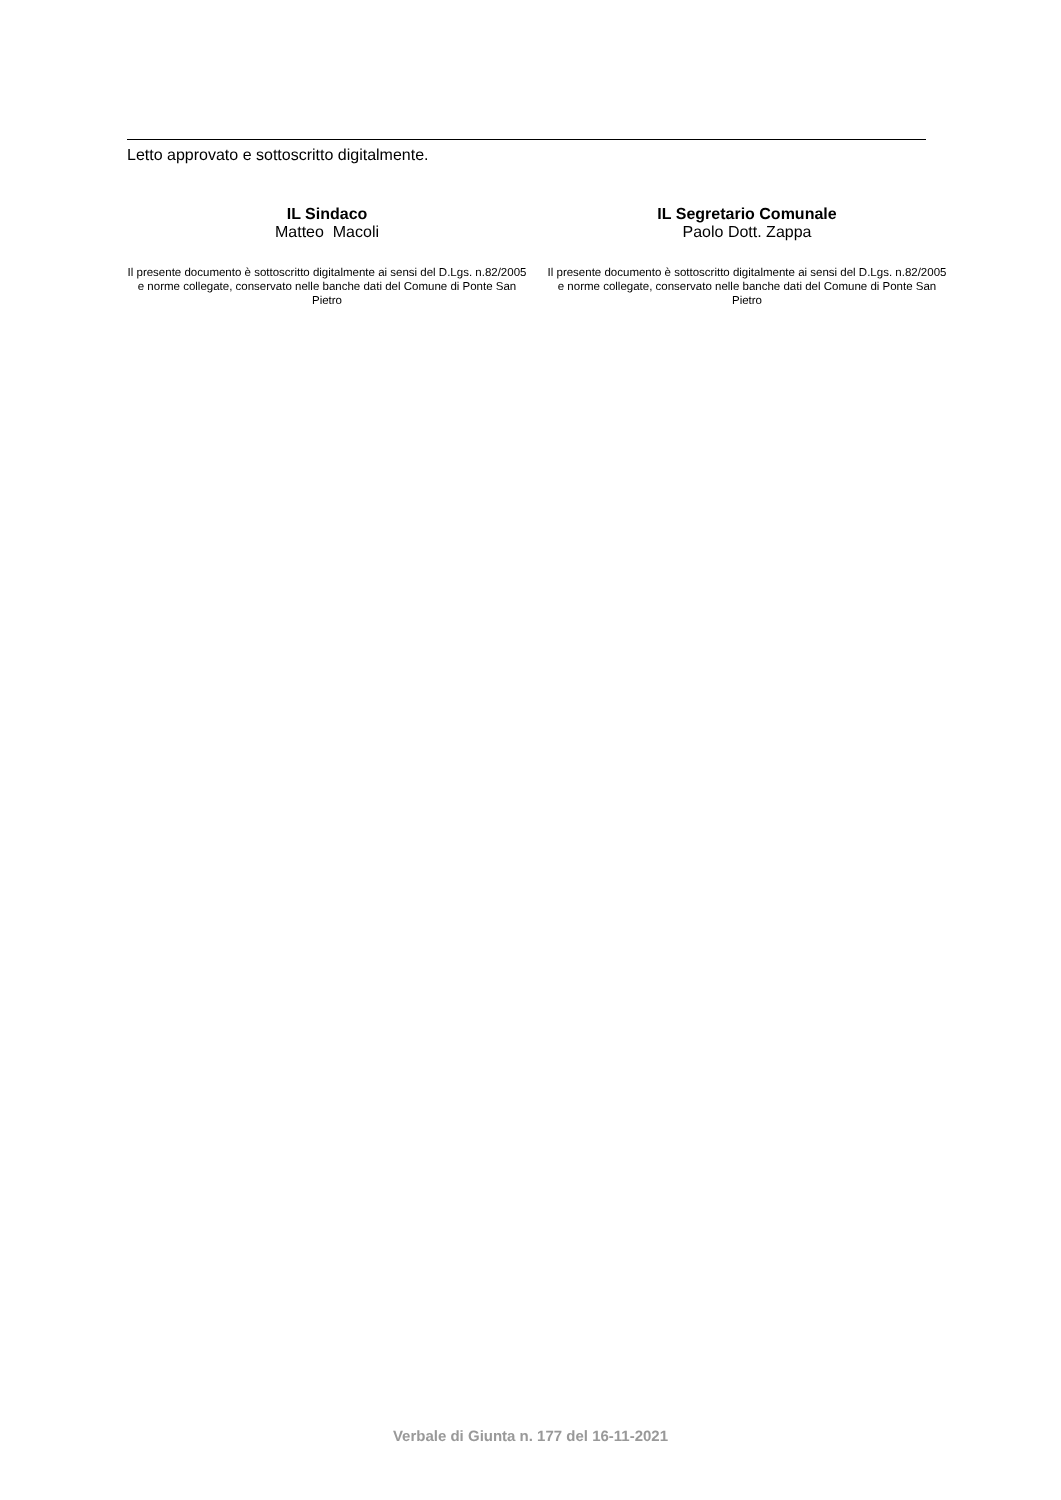Letto approvato e sottoscritto digitalmente.
IL Sindaco
Matteo Macoli
Il presente documento è sottoscritto digitalmente ai sensi del D.Lgs. n.82/2005 e norme collegate, conservato nelle banche dati del Comune di Ponte San Pietro
IL Segretario Comunale
Paolo Dott. Zappa
Il presente documento è sottoscritto digitalmente ai sensi del D.Lgs. n.82/2005 e norme collegate, conservato nelle banche dati del Comune di Ponte San Pietro
Verbale di Giunta n. 177 del 16-11-2021